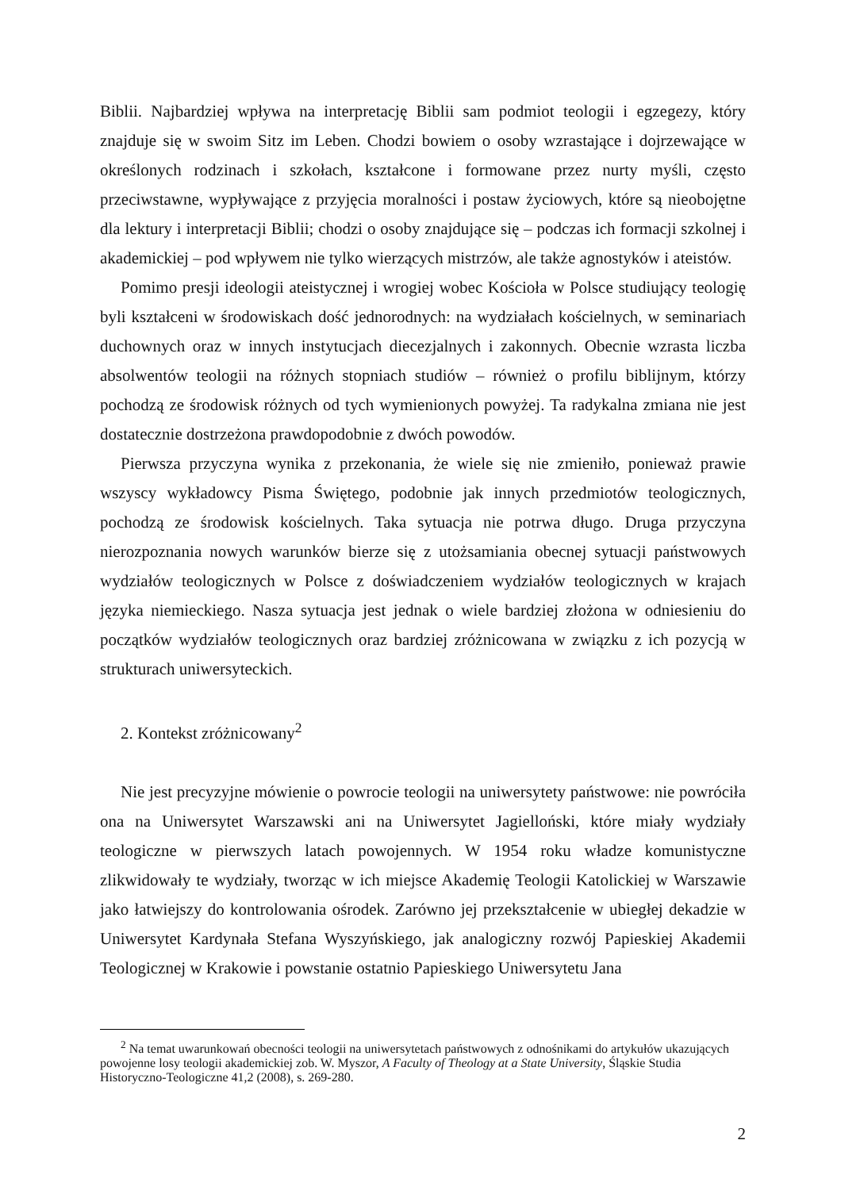Biblii. Najbardziej wpływa na interpretację Biblii sam podmiot teologii i egzegezy, który znajduje się w swoim Sitz im Leben. Chodzi bowiem o osoby wzrastające i dojrzewające w określonych rodzinach i szkołach, kształcone i formowane przez nurty myśli, często przeciwstawne, wypływające z przyjęcia moralności i postaw życiowych, które są nieobojętne dla lektury i interpretacji Biblii; chodzi o osoby znajdujące się – podczas ich formacji szkolnej i akademickiej – pod wpływem nie tylko wierzących mistrzów, ale także agnostyków i ateistów.
Pomimo presji ideologii ateistycznej i wrogiej wobec Kościoła w Polsce studiujący teologię byli kształceni w środowiskach dość jednorodnych: na wydziałach kościelnych, w seminariach duchownych oraz w innych instytucjach diecezjalnych i zakonnych. Obecnie wzrasta liczba absolwentów teologii na różnych stopniach studiów – również o profilu biblijnym, którzy pochodzą ze środowisk różnych od tych wymienionych powyżej. Ta radykalna zmiana nie jest dostatecznie dostrzeżona prawdopodobnie z dwóch powodów.
Pierwsza przyczyna wynika z przekonania, że wiele się nie zmieniło, ponieważ prawie wszyscy wykładowcy Pisma Świętego, podobnie jak innych przedmiotów teologicznych, pochodzą ze środowisk kościelnych. Taka sytuacja nie potrwa długo. Druga przyczyna nierozpoznania nowych warunków bierze się z utożsamiania obecnej sytuacji państwowych wydziałów teologicznych w Polsce z doświadczeniem wydziałów teologicznych w krajach języka niemieckiego. Nasza sytuacja jest jednak o wiele bardziej złożona w odniesieniu do początków wydziałów teologicznych oraz bardziej zróżnicowana w związku z ich pozycją w strukturach uniwersyteckich.
2. Kontekst zróżnicowany<sup>2</sup>
Nie jest precyzyjne mówienie o powrocie teologii na uniwersytety państwowe: nie powróciła ona na Uniwersytet Warszawski ani na Uniwersytet Jagielloński, które miały wydziały teologiczne w pierwszych latach powojennych. W 1954 roku władze komunistyczne zlikwidowały te wydziały, tworząc w ich miejsce Akademię Teologii Katolickiej w Warszawie jako łatwiejszy do kontrolowania ośrodek. Zarówno jej przekształcenie w ubiegłej dekadzie w Uniwersytet Kardynała Stefana Wyszyńskiego, jak analogiczny rozwój Papieskiej Akademii Teologicznej w Krakowie i powstanie ostatnio Papieskiego Uniwersytetu Jana
<sup>2</sup> Na temat uwarunkowań obecności teologii na uniwersytetach państwowych z odnośnikami do artykułów ukazujących powojenne losy teologii akademickiej zob. W. Myszor, A Faculty of Theology at a State University, Śląskie Studia Historyczno-Teologiczne 41,2 (2008), s. 269-280.
2